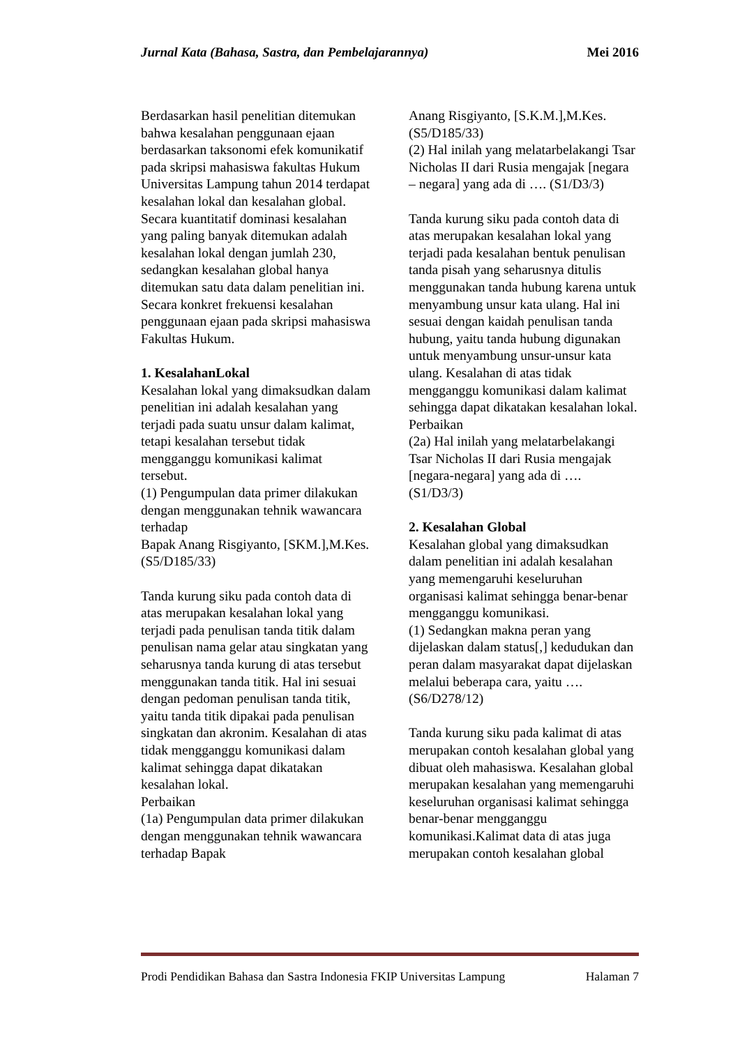Jurnal Kata (Bahasa, Sastra, dan Pembelajarannya) Mei 2016
Berdasarkan hasil penelitian ditemukan bahwa kesalahan penggunaan ejaan berdasarkan taksonomi efek komunikatif pada skripsi mahasiswa fakultas Hukum Universitas Lampung tahun 2014 terdapat kesalahan lokal dan kesalahan global. Secara kuantitatif dominasi kesalahan yang paling banyak ditemukan adalah kesalahan lokal dengan jumlah 230, sedangkan kesalahan global hanya ditemukan satu data dalam penelitian ini. Secara konkret frekuensi kesalahan penggunaan ejaan pada skripsi mahasiswa Fakultas Hukum.
1. KesalahanLokal
Kesalahan lokal yang dimaksudkan dalam penelitian ini adalah kesalahan yang terjadi pada suatu unsur dalam kalimat, tetapi kesalahan tersebut tidak mengganggu komunikasi kalimat tersebut.
(1) Pengumpulan data primer dilakukan dengan menggunakan tehnik wawancara terhadap
Bapak Anang Risgiyanto, [SKM.],M.Kes. (S5/D185/33)
Tanda kurung siku pada contoh data di atas merupakan kesalahan lokal yang terjadi pada penulisan tanda titik dalam penulisan nama gelar atau singkatan yang seharusnya tanda kurung di atas tersebut menggunakan tanda titik. Hal ini sesuai dengan pedoman penulisan tanda titik, yaitu tanda titik dipakai pada penulisan singkatan dan akronim. Kesalahan di atas tidak mengganggu komunikasi dalam kalimat sehingga dapat dikatakan kesalahan lokal.
Perbaikan
(1a) Pengumpulan data primer dilakukan dengan menggunakan tehnik wawancara terhadap Bapak
Anang Risgiyanto, [S.K.M.],M.Kes. (S5/D185/33)
(2) Hal inilah yang melatarbelakangi Tsar Nicholas II dari Rusia mengajak [negara – negara] yang ada di …. (S1/D3/3)
Tanda kurung siku pada contoh data di atas merupakan kesalahan lokal yang terjadi pada kesalahan bentuk penulisan tanda pisah yang seharusnya ditulis menggunakan tanda hubung karena untuk menyambung unsur kata ulang. Hal ini sesuai dengan kaidah penulisan tanda hubung, yaitu tanda hubung digunakan untuk menyambung unsur-unsur kata ulang. Kesalahan di atas tidak mengganggu komunikasi dalam kalimat sehingga dapat dikatakan kesalahan lokal.
Perbaikan
(2a) Hal inilah yang melatarbelakangi Tsar Nicholas II dari Rusia mengajak [negara-negara] yang ada di …. (S1/D3/3)
2. Kesalahan Global
Kesalahan global yang dimaksudkan dalam penelitian ini adalah kesalahan yang memengaruhi keseluruhan organisasi kalimat sehingga benar-benar mengganggu komunikasi.
(1) Sedangkan makna peran yang dijelaskan dalam status[,] kedudukan dan peran dalam masyarakat dapat dijelaskan melalui beberapa cara, yaitu …. (S6/D278/12)
Tanda kurung siku pada kalimat di atas merupakan contoh kesalahan global yang dibuat oleh mahasiswa. Kesalahan global merupakan kesalahan yang memengaruhi keseluruhan organisasi kalimat sehingga benar-benar mengganggu komunikasi.Kalimat data di atas juga merupakan contoh kesalahan global
Prodi Pendidikan Bahasa dan Sastra Indonesia FKIP Universitas Lampung Halaman 7